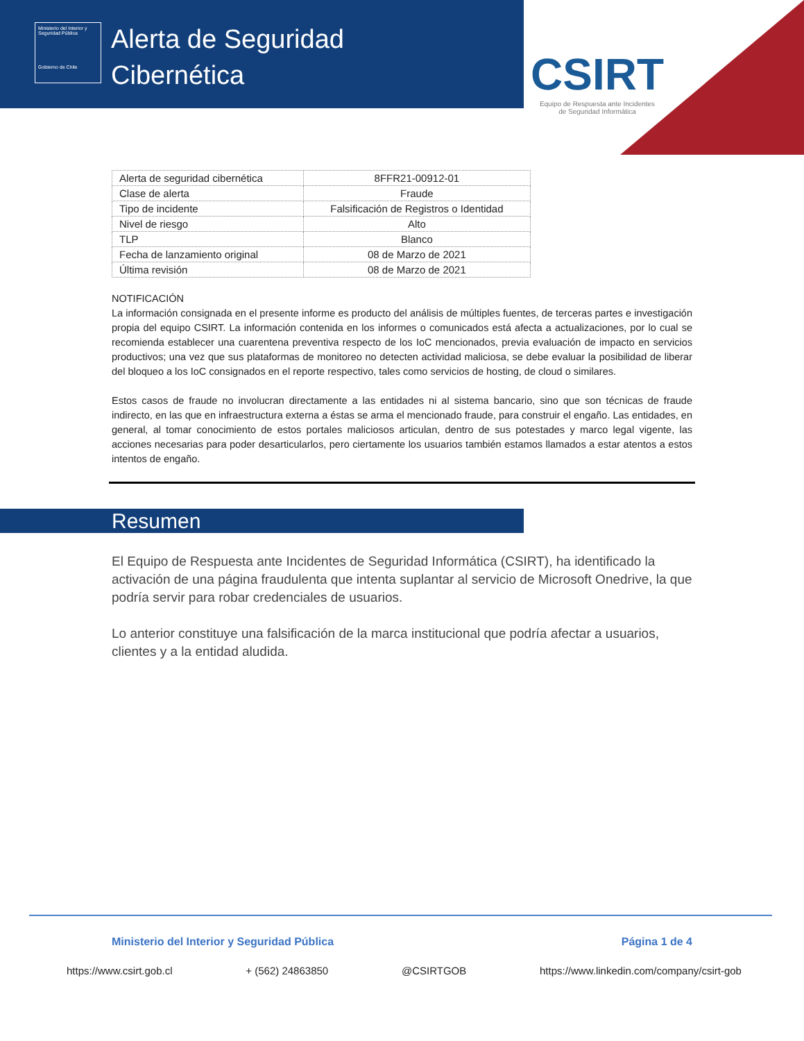Ministerio del Interior y Seguridad Pública
Gobierno de Chile
Alerta de Seguridad
Cibernética
CSIRT
Equipo de Respuesta ante Incidentes
de Seguridad Informática
| Alerta de seguridad cibernética | 8FFR21-00912-01 |
| Clase de alerta | Fraude |
| Tipo de incidente | Falsificación de Registros o Identidad |
| Nivel de riesgo | Alto |
| TLP | Blanco |
| Fecha de lanzamiento original | 08 de Marzo de 2021 |
| Última revisión | 08 de Marzo de 2021 |
NOTIFICACIÓN
La información consignada en el presente informe es producto del análisis de múltiples fuentes, de terceras partes e investigación propia del equipo CSIRT. La información contenida en los informes o comunicados está afecta a actualizaciones, por lo cual se recomienda establecer una cuarentena preventiva respecto de los IoC mencionados, previa evaluación de impacto en servicios productivos; una vez que sus plataformas de monitoreo no detecten actividad maliciosa, se debe evaluar la posibilidad de liberar del bloqueo a los IoC consignados en el reporte respectivo, tales como servicios de hosting, de cloud o similares.
Estos casos de fraude no involucran directamente a las entidades ni al sistema bancario, sino que son técnicas de fraude indirecto, en las que en infraestructura externa a éstas se arma el mencionado fraude, para construir el engaño. Las entidades, en general, al tomar conocimiento de estos portales maliciosos articulan, dentro de sus potestades y marco legal vigente, las acciones necesarias para poder desarticularlos, pero ciertamente los usuarios también estamos llamados a estar atentos a estos intentos de engaño.
Resumen
El Equipo de Respuesta ante Incidentes de Seguridad Informática (CSIRT), ha identificado la activación de una página fraudulenta que intenta suplantar al servicio de Microsoft Onedrive, la que podría servir para robar credenciales de usuarios.
Lo anterior constituye una falsificación de la marca institucional que podría afectar a usuarios, clientes y a la entidad aludida.
Ministerio del Interior y Seguridad Pública Página 1 de 4
https://www.csirt.gob.cl + (562) 24863850 @CSIRTGOB https://www.linkedin.com/company/csirt-gob